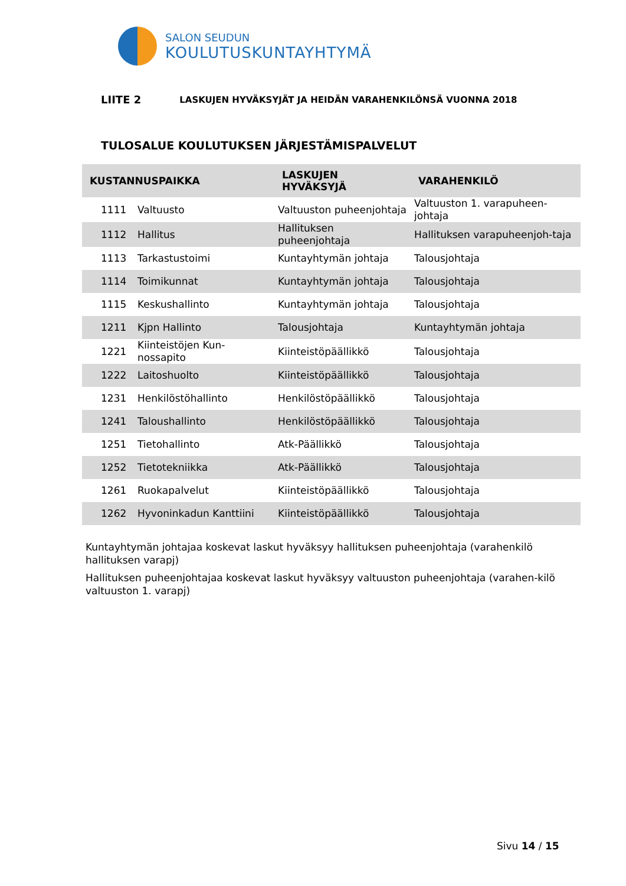SALON SEUDUN
KOULUTUSKUNTAYHTYMÄ
LIITE 2 LASKUJEN HYVÄKSYJÄT JA HEIDÄN VARAHENKILÖNSÄ VUONNA 2018
TULOSALUE KOULUTUKSEN JÄRJESTÄMISPALVELUT
| KUSTANNUSPAIKKA | | LASKUJEN HYVÄKSYJÄ | VARAHENKILÖ |
| --- | --- | --- | --- |
| 1111 | Valtuusto | Valtuuston puheenjohtaja | Valtuuston 1. varapuheen-johtaja |
| 1112 | Hallitus | Hallituksen puheenjohtaja | Hallituksen varapuheenjoh-taja |
| 1113 | Tarkastustoimi | Kuntayhtymän johtaja | Talousjohtaja |
| 1114 | Toimikunnat | Kuntayhtymän johtaja | Talousjohtaja |
| 1115 | Keskushallinto | Kuntayhtymän johtaja | Talousjohtaja |
| 1211 | Kjpn Hallinto | Talousjohtaja | Kuntayhtymän johtaja |
| 1221 | Kiinteistöjen Kun-nossapito | Kiinteistöpäällikkö | Talousjohtaja |
| 1222 | Laitoshuolto | Kiinteistöpäällikkö | Talousjohtaja |
| 1231 | Henkilöstöhallinto | Henkilöstöpäällikkö | Talousjohtaja |
| 1241 | Taloushallinto | Henkilöstöpäällikkö | Talousjohtaja |
| 1251 | Tietohallinto | Atk-Päällikkö | Talousjohtaja |
| 1252 | Tietotekniikka | Atk-Päällikkö | Talousjohtaja |
| 1261 | Ruokapalvelut | Kiinteistöpäällikkö | Talousjohtaja |
| 1262 | Hyvoninkadun Kanttiini | Kiinteistöpäällikkö | Talousjohtaja |
Kuntayhtymän johtajaa koskevat laskut hyväksyy hallituksen puheenjohtaja (varahenkilö hallituksen varapj)
Hallituksen puheenjohtajaa koskevat laskut hyväksyy valtuuston puheenjohtaja (varahen-kilö valtuuston 1. varapj)
Sivu 14 / 15